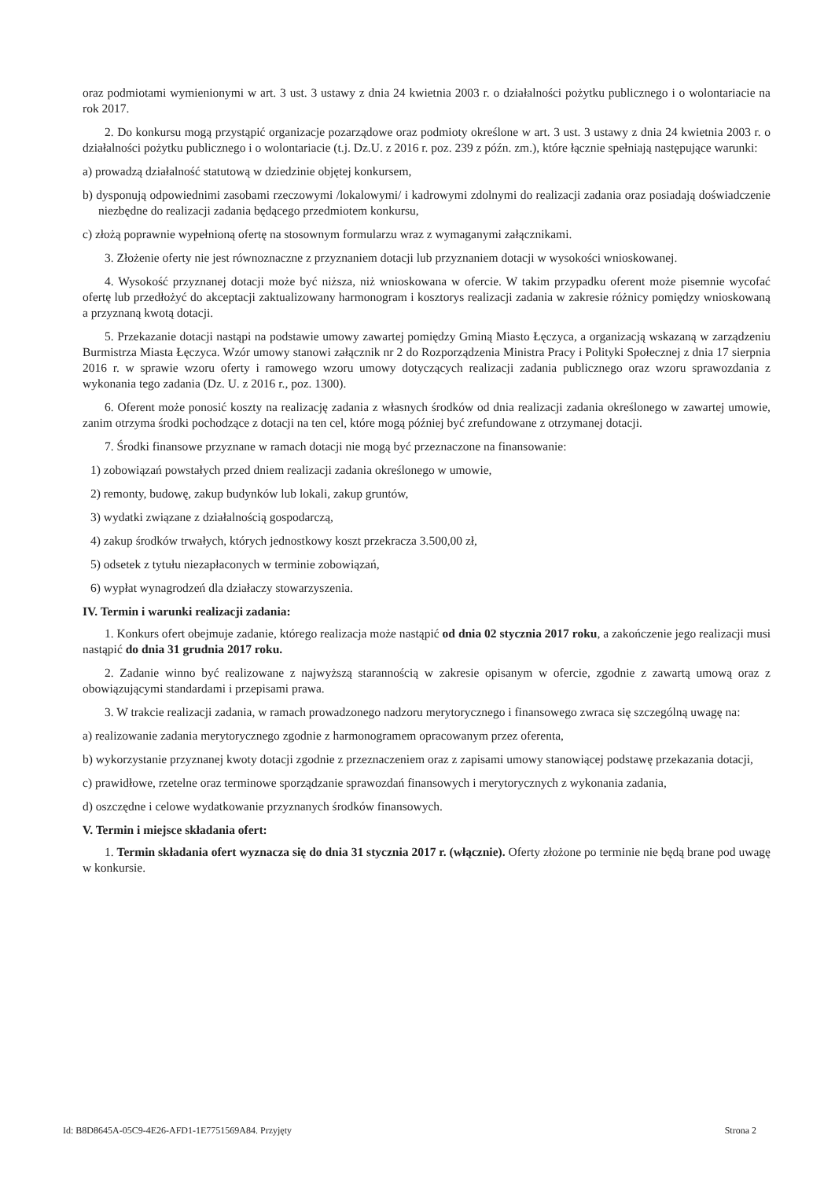oraz podmiotami wymienionymi w art. 3 ust. 3 ustawy z dnia 24 kwietnia 2003 r. o działalności pożytku publicznego i o wolontariacie na rok 2017.
2. Do konkursu mogą przystąpić organizacje pozarządowe oraz podmioty określone w art. 3 ust. 3 ustawy z dnia 24 kwietnia 2003 r. o działalności pożytku publicznego i o wolontariacie (t.j. Dz.U. z 2016 r. poz. 239 z późn. zm.), które łącznie spełniają następujące warunki:
a) prowadzą działalność statutową w dziedzinie objętej konkursem,
b) dysponują odpowiednimi zasobami rzeczowymi /lokalowymi/ i kadrowymi zdolnymi do realizacji zadania oraz posiadają doświadczenie niezbędne do realizacji zadania będącego przedmiotem konkursu,
c) złożą poprawnie wypełnioną ofertę na stosownym formularzu wraz z wymaganymi załącznikami.
3. Złożenie oferty nie jest równoznaczne z przyznaniem dotacji lub przyznaniem dotacji w wysokości wnioskowanej.
4. Wysokość przyznanej dotacji może być niższa, niż wnioskowana w ofercie. W takim przypadku oferent może pisemnie wycofać ofertę lub przedłożyć do akceptacji zaktualizowany harmonogram i kosztorys realizacji zadania w zakresie różnicy pomiędzy wnioskowaną a przyznaną kwotą dotacji.
5. Przekazanie dotacji nastąpi na podstawie umowy zawartej pomiędzy Gminą Miasto Łęczyca, a organizacją wskazaną w zarządzeniu Burmistrza Miasta Łęczyca. Wzór umowy stanowi załącznik nr 2 do Rozporządzenia Ministra Pracy i Polityki Społecznej z dnia 17 sierpnia 2016 r. w sprawie wzoru oferty i ramowego wzoru umowy dotyczących realizacji zadania publicznego oraz wzoru sprawozdania z wykonania tego zadania (Dz. U. z 2016 r., poz. 1300).
6. Oferent może ponosić koszty na realizację zadania z własnych środków od dnia realizacji zadania określonego w zawartej umowie, zanim otrzyma środki pochodzące z dotacji na ten cel, które mogą później być zrefundowane z otrzymanej dotacji.
7. Środki finansowe przyznane w ramach dotacji nie mogą być przeznaczone na finansowanie:
1) zobowiązań powstałych przed dniem realizacji zadania określonego w umowie,
2) remonty, budowę, zakup budynków lub lokali, zakup gruntów,
3) wydatki związane z działalnością gospodarczą,
4) zakup środków trwałych, których jednostkowy koszt przekracza 3.500,00 zł,
5) odsetek z tytułu niezapłaconych w terminie zobowiązań,
6) wypłat wynagrodzeń dla działaczy stowarzyszenia.
IV. Termin i warunki realizacji zadania:
1. Konkurs ofert obejmuje zadanie, którego realizacja może nastąpić od dnia 02 stycznia 2017 roku, a zakończenie jego realizacji musi nastąpić do dnia 31 grudnia 2017 roku.
2. Zadanie winno być realizowane z najwyższą starannością w zakresie opisanym w ofercie, zgodnie z zawartą umową oraz z obowiązującymi standardami i przepisami prawa.
3. W trakcie realizacji zadania, w ramach prowadzonego nadzoru merytorycznego i finansowego zwraca się szczególną uwagę na:
a) realizowanie zadania merytorycznego zgodnie z harmonogramem opracowanym przez oferenta,
b) wykorzystanie przyznanej kwoty dotacji zgodnie z przeznaczeniem oraz z zapisami umowy stanowiącej podstawę przekazania dotacji,
c) prawidłowe, rzetelne oraz terminowe sporządzanie sprawozdań finansowych i merytorycznych z wykonania zadania,
d) oszczędne i celowe wydatkowanie przyznanych środków finansowych.
V. Termin i miejsce składania ofert:
1. Termin składania ofert wyznacza się do dnia 31 stycznia 2017 r. (włącznie). Oferty złożone po terminie nie będą brane pod uwagę w konkursie.
Id: B8D8645A-05C9-4E26-AFD1-1E7751569A84. Przyjęty Strona 2